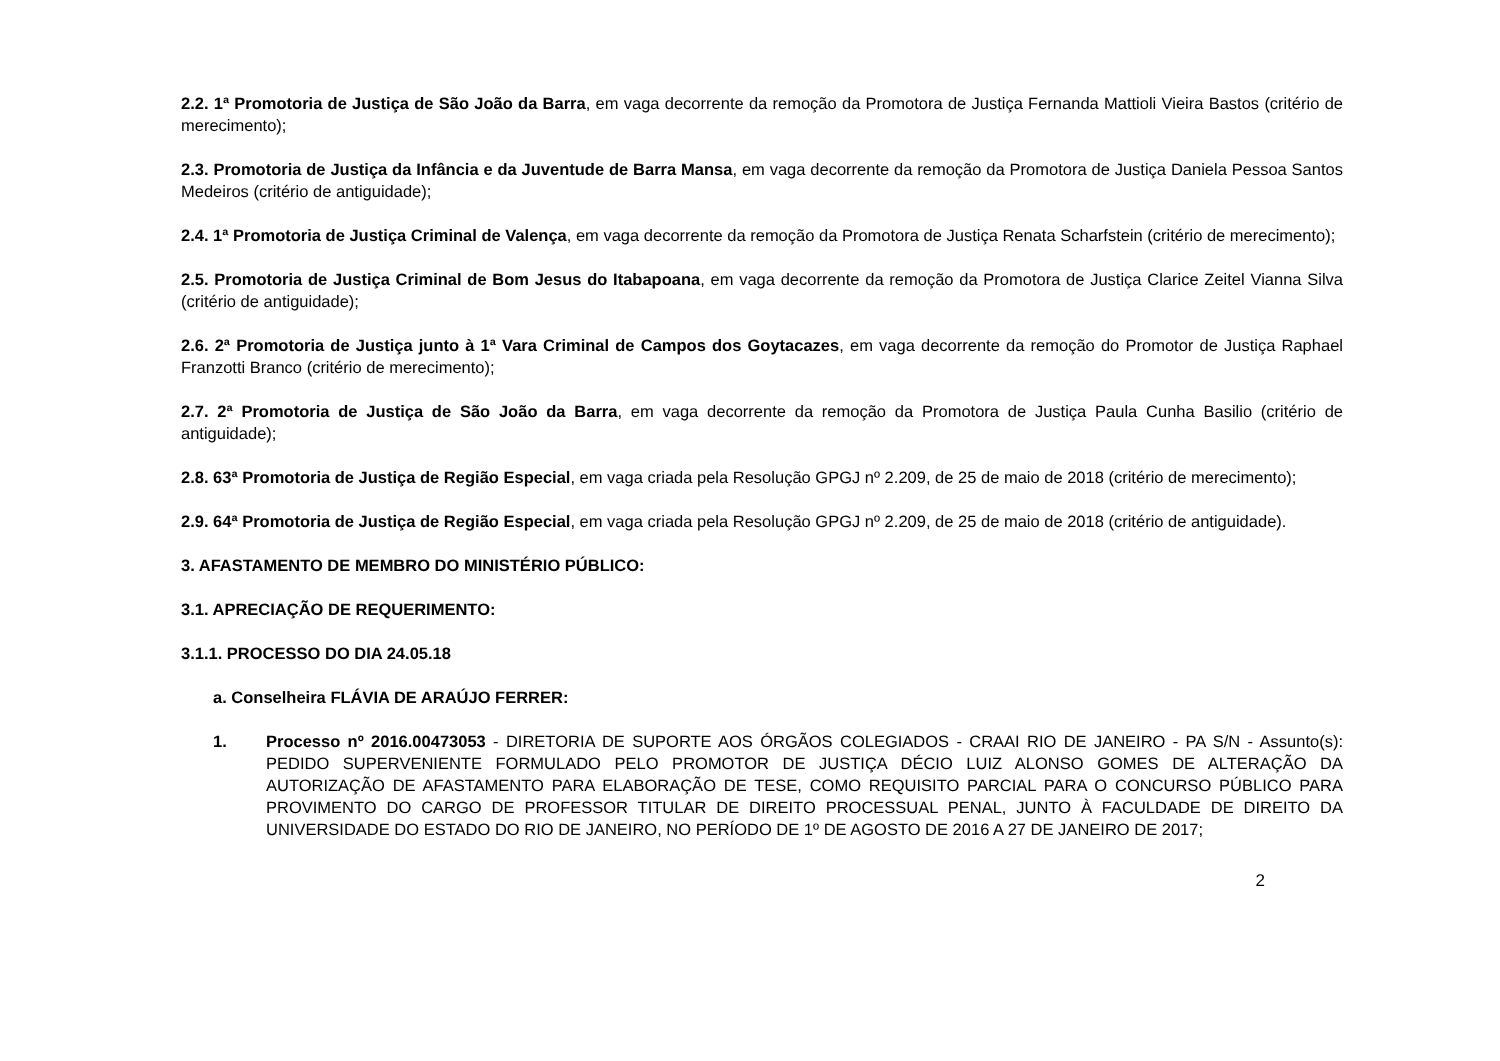2.2. 1ª Promotoria de Justiça de São João da Barra, em vaga decorrente da remoção da Promotora de Justiça Fernanda Mattioli Vieira Bastos (critério de merecimento);
2.3. Promotoria de Justiça da Infância e da Juventude de Barra Mansa, em vaga decorrente da remoção da Promotora de Justiça Daniela Pessoa Santos Medeiros (critério de antiguidade);
2.4. 1ª Promotoria de Justiça Criminal de Valença, em vaga decorrente da remoção da Promotora de Justiça Renata Scharfstein (critério de merecimento);
2.5. Promotoria de Justiça Criminal de Bom Jesus do Itabapoana, em vaga decorrente da remoção da Promotora de Justiça Clarice Zeitel Vianna Silva (critério de antiguidade);
2.6. 2ª Promotoria de Justiça junto à 1ª Vara Criminal de Campos dos Goytacazes, em vaga decorrente da remoção do Promotor de Justiça Raphael Franzotti Branco (critério de merecimento);
2.7. 2ª Promotoria de Justiça de São João da Barra, em vaga decorrente da remoção da Promotora de Justiça Paula Cunha Basilio (critério de antiguidade);
2.8. 63ª Promotoria de Justiça de Região Especial, em vaga criada pela Resolução GPGJ nº 2.209, de 25 de maio de 2018 (critério de merecimento);
2.9. 64ª Promotoria de Justiça de Região Especial, em vaga criada pela Resolução GPGJ nº 2.209, de 25 de maio de 2018 (critério de antiguidade).
3. AFASTAMENTO DE MEMBRO DO MINISTÉRIO PÚBLICO:
3.1. APRECIAÇÃO DE REQUERIMENTO:
3.1.1. PROCESSO DO DIA 24.05.18
a. Conselheira FLÁVIA DE ARAÚJO FERRER:
1. Processo nº 2016.00473053 - DIRETORIA DE SUPORTE AOS ÓRGÃOS COLEGIADOS - CRAAI RIO DE JANEIRO - PA S/N - Assunto(s): PEDIDO SUPERVENIENTE FORMULADO PELO PROMOTOR DE JUSTIÇA DÉCIO LUIZ ALONSO GOMES DE ALTERAÇÃO DA AUTORIZAÇÃO DE AFASTAMENTO PARA ELABORAÇÃO DE TESE, COMO REQUISITO PARCIAL PARA O CONCURSO PÚBLICO PARA PROVIMENTO DO CARGO DE PROFESSOR TITULAR DE DIREITO PROCESSUAL PENAL, JUNTO À FACULDADE DE DIREITO DA UNIVERSIDADE DO ESTADO DO RIO DE JANEIRO, NO PERÍODO DE 1º DE AGOSTO DE 2016 A 27 DE JANEIRO DE 2017;
2